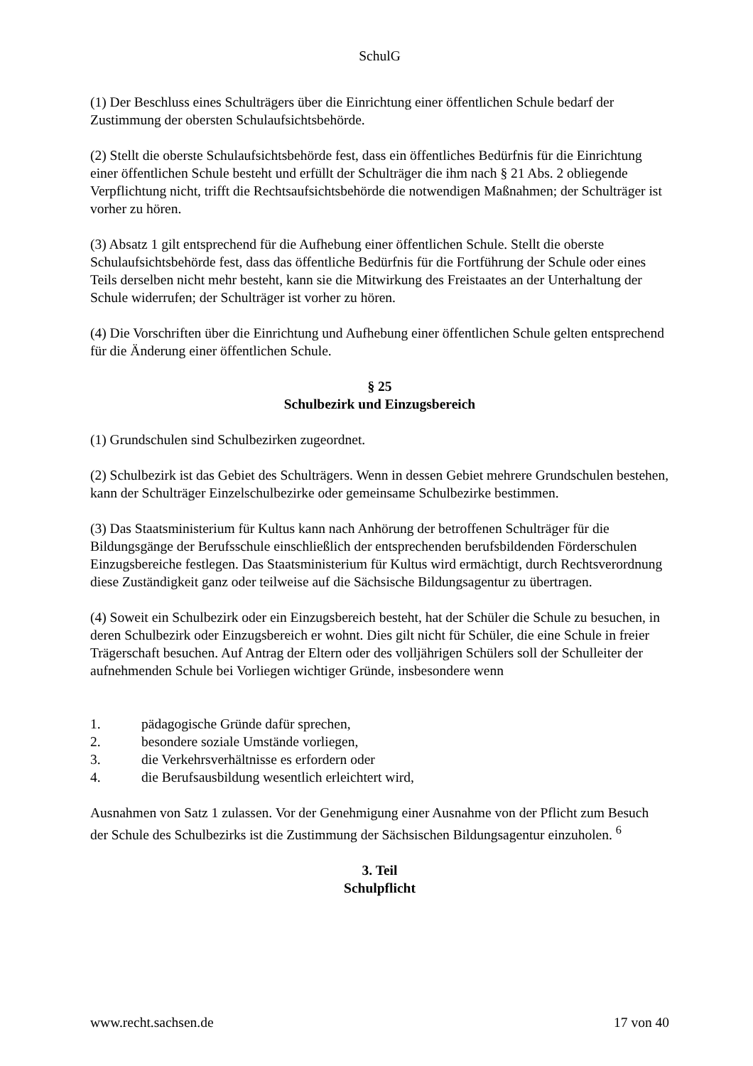SchulG
(1) Der Beschluss eines Schulträgers über die Einrichtung einer öffentlichen Schule bedarf der Zustimmung der obersten Schulaufsichtsbehörde.
(2) Stellt die oberste Schulaufsichtsbehörde fest, dass ein öffentliches Bedürfnis für die Einrichtung einer öffentlichen Schule besteht und erfüllt der Schulträger die ihm nach § 21 Abs. 2 obliegende Verpflichtung nicht, trifft die Rechtsaufsichtsbehörde die notwendigen Maßnahmen; der Schulträger ist vorher zu hören.
(3) Absatz 1 gilt entsprechend für die Aufhebung einer öffentlichen Schule. Stellt die oberste Schulaufsichtsbehörde fest, dass das öffentliche Bedürfnis für die Fortführung der Schule oder eines Teils derselben nicht mehr besteht, kann sie die Mitwirkung des Freistaates an der Unterhaltung der Schule widerrufen; der Schulträger ist vorher zu hören.
(4) Die Vorschriften über die Einrichtung und Aufhebung einer öffentlichen Schule gelten entsprechend für die Änderung einer öffentlichen Schule.
§ 25
Schulbezirk und Einzugsbereich
(1) Grundschulen sind Schulbezirken zugeordnet.
(2) Schulbezirk ist das Gebiet des Schulträgers. Wenn in dessen Gebiet mehrere Grundschulen bestehen, kann der Schulträger Einzelschulbezirke oder gemeinsame Schulbezirke bestimmen.
(3) Das Staatsministerium für Kultus kann nach Anhörung der betroffenen Schulträger für die Bildungsgänge der Berufsschule einschließlich der entsprechenden berufsbildenden Förderschulen Einzugsbereiche festlegen. Das Staatsministerium für Kultus wird ermächtigt, durch Rechtsverordnung diese Zuständigkeit ganz oder teilweise auf die Sächsische Bildungsagentur zu übertragen.
(4) Soweit ein Schulbezirk oder ein Einzugsbereich besteht, hat der Schüler die Schule zu besuchen, in deren Schulbezirk oder Einzugsbereich er wohnt. Dies gilt nicht für Schüler, die eine Schule in freier Trägerschaft besuchen. Auf Antrag der Eltern oder des volljährigen Schülers soll der Schulleiter der aufnehmenden Schule bei Vorliegen wichtiger Gründe, insbesondere wenn
1. pädagogische Gründe dafür sprechen,
2. besondere soziale Umstände vorliegen,
3. die Verkehrsverhältnisse es erfordern oder
4. die Berufsausbildung wesentlich erleichtert wird,
Ausnahmen von Satz 1 zulassen. Vor der Genehmigung einer Ausnahme von der Pflicht zum Besuch der Schule des Schulbezirks ist die Zustimmung der Sächsischen Bildungsagentur einzuholen. <sup>6</sup>
3. Teil
Schulpflicht
www.recht.sachsen.de 17 von 40